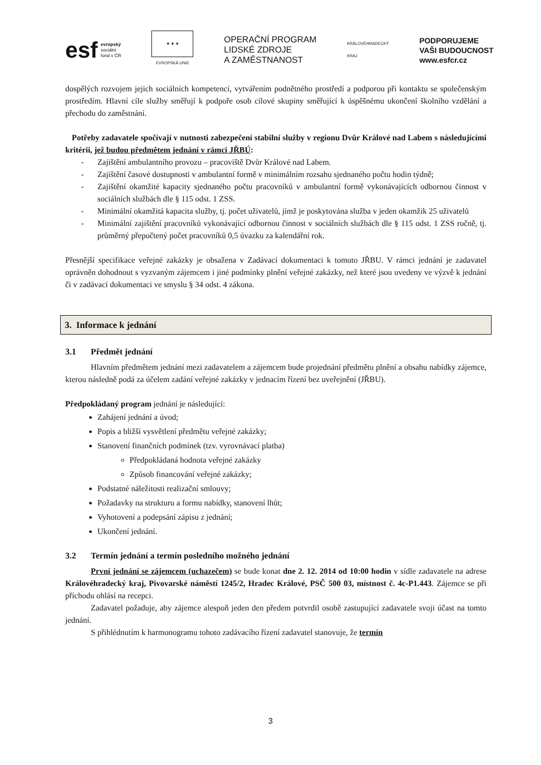esf
evropský
sociální
fond v ČR
★ ★ ★
EVROPSKÁ UNIE
OPERAČNÍ PROGRAM
LIDSKÉ ZDROJE
A ZAMĚSTNANOST
KRÁLOVÉHRADECKÝ
KRAJ
PODPORUJEME
VAŠI BUDOUCNOST
www.esfcr.cz
dospělých rozvojem jejich sociálních kompetencí, vytvářením podnětného prostředí a podporou při kontaktu se společenským prostředím. Hlavní cíle služby směřují k podpoře osob cílové skupiny směřující k úspěšnému ukončení školního vzdělání a přechodu do zaměstnání.
Potřeby zadavatele spočívají v nutnosti zabezpečení stabilní služby v regionu Dvůr Králové nad Labem s následujícími kritérii, jež budou předmětem jednání v rámci JŘBÚ:
- Zajištění ambulantního provozu – pracoviště Dvůr Králové nad Labem.
- Zajištění časové dostupnosti v ambulantní formě v minimálním rozsahu sjednaného počtu hodin týdně;
- Zajištění okamžité kapacity sjednaného počtu pracovníků v ambulantní formě vykonávajících odbornou činnost v sociálních službách dle § 115 odst. 1 ZSS.
- Minimální okamžitá kapacita služby, tj. počet uživatelů, jímž je poskytována služba v jeden okamžik 25 uživatelů
- Minimální zajištění pracovníků vykonávající odbornou činnost v sociálních službách dle § 115 odst. 1 ZSS ročně, tj. průměrný přepočtený počet pracovníků 0,5 úvazku za kalendářní rok.
Přesnější specifikace veřejné zakázky je obsažena v Zadávací dokumentaci k tomuto JŘBU. V rámci jednání je zadavatel oprávněn dohodnout s vyzvaným zájemcem i jiné podmínky plnění veřejné zakázky, než které jsou uvedeny ve výzvě k jednání či v zadávací dokumentaci ve smyslu § 34 odst. 4 zákona.
3. Informace k jednání
3.1 Předmět jednání
Hlavním předmětem jednání mezi zadavatelem a zájemcem bude projednání předmětu plnění a obsahu nabídky zájemce, kterou následně podá za účelem zadání veřejné zakázky v jednacím řízení bez uveřejnění (JŘBU).
Předpokládaný program jednání je následující:
Zahájení jednání a úvod;
Popis a bližší vysvětlení předmětu veřejné zakázky;
Stanovení finančních podmínek (tzv. vyrovnávací platba)
Předpokládaná hodnota veřejné zakázky
Způsob financování veřejné zakázky;
Podstatné náležitosti realizační smlouvy;
Požadavky na strukturu a formu nabídky, stanovení lhůt;
Vyhotovení a podepsání zápisu z jednání;
Ukončení jednání.
3.2 Termín jednání a termín posledního možného jednání
První jednání se zájemcem (uchazečem) se bude konat dne 2. 12. 2014 od 10:00 hodin v sídle zadavatele na adrese Královéhradecký kraj, Pivovarské náměstí 1245/2, Hradec Králové, PSČ 500 03, místnost č. 4c-P1.443. Zájemce se při příchodu ohlásí na recepci.
Zadavatel požaduje, aby zájemce alespoň jeden den předem potvrdil osobě zastupující zadavatele svoji účast na tomto jednání.
S přihlédnutím k harmonogramu tohoto zadávacího řízení zadavatel stanovuje, že termín
3